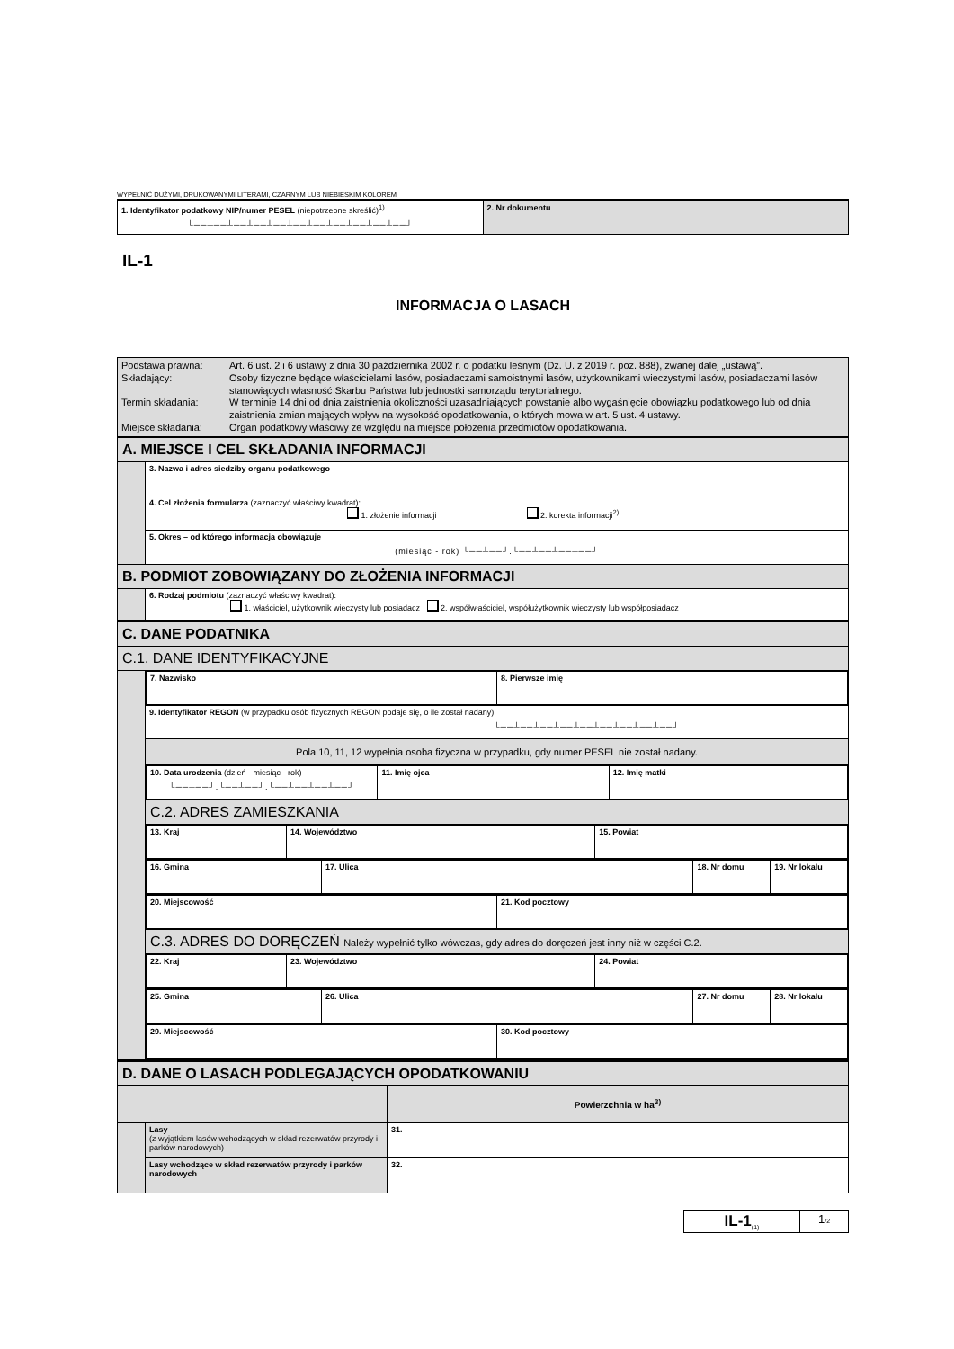WYPEŁNIĆ DUŻYMI, DRUKOWANYMI LITERAMI, CZARNYM LUB NIEBIESKIM KOLOREM
| 1. Identyfikator podatkowy NIP/numer PESEL (niepotrzebne skreślić)<sup>1)</sup> └──┴──┴──┴──┴──┴──┴──┴──┴──┴──┴──┘ | 2. Nr dokumentu |
IL-1
INFORMACJA O LASACH
| / Podstawa prawna: / Art. 6 ust. 2 i 6 ustawy z dnia 30 października 2002 r. o podatku leśnym (Dz. U. z 2019 r. poz. 888), zwanej dalej „ustawą”. / / Składający: / Osoby fizyczne będące właścicielami lasów, posiadaczami samoistnymi lasów, użytkownikami wieczystymi lasów, posiadaczami lasów stanowiących własność Skarbu Państwa lub jednostki samorządu terytorialnego. / / Termin składania: / W terminie 14 dni od dnia zaistnienia okoliczności uzasadniających powstanie albo wygaśnięcie obowiązku podatkowego lub od dnia zaistnienia zmian mających wpływ na wysokość opodatkowania, o których mowa w art. 5 ust. 4 ustawy. / / Miejsce składania: / Organ podatkowy właściwy ze względu na miejsce położenia przedmiotów opodatkowania. / |
| A. MIEJSCE I CEL SKŁADANIA INFORMACJI | |
| | 3. Nazwa i adres siedziby organu podatkowego |
| | 4. Cel złożenia formularza (zaznaczyć właściwy kwadrat): 1. złożenie informacji 2. korekta informacji<sup>2)</sup> |
| | 5. Okres – od którego informacja obowiązuje (miesiąc - rok) └──┴──┘.└──┴──┴──┴──┘ |
| B. PODMIOT ZOBOWIĄZANY DO ZŁOŻENIA INFORMACJI | |
| | 6. Rodzaj podmiotu (zaznaczyć właściwy kwadrat): 1. właściciel, użytkownik wieczysty lub posiadacz 2. współwłaściciel, współużytkownik wieczysty lub współposiadacz |
| C. DANE PODATNIKA | |
| C.1. DANE IDENTYFIKACYJNE | |
| | / 7. Nazwisko / 8. Pierwsze imię / |
| | 9. Identyfikator REGON (w przypadku osób fizycznych REGON podaje się, o ile został nadany) └──┴──┴──┴──┴──┴──┴──┴──┴──┘ |
| | Pola 10, 11, 12 wypełnia osoba fizyczna w przypadku, gdy numer PESEL nie został nadany. |
| | / 10. Data urodzenia (dzień - miesiąc - rok) └──┴──┘.└──┴──┘.└──┴──┴──┴──┘ / 11. Imię ojca / 12. Imię matki / |
| | C.2. ADRES ZAMIESZKANIA |
| | / 13. Kraj / 14. Województwo / 15. Powiat / |
| | / 16. Gmina / 17. Ulica / 18. Nr domu / 19. Nr lokalu / |
| | / 20. Miejscowość / 21. Kod pocztowy / |
| | C.3. ADRES DO DORĘCZEŃ Należy wypełnić tylko wówczas, gdy adres do doręczeń jest inny niż w części C.2. |
| | / 22. Kraj / 23. Województwo / 24. Powiat / |
| | / 25. Gmina / 26. Ulica / 27. Nr domu / 28. Nr lokalu / |
| | / 29. Miejscowość / 30. Kod pocztowy / |
| D. DANE O LASACH PODLEGAJĄCYCH OPODATKOWANIU | | |
| | | Powierzchnia w ha<sup>3)</sup> |
| | Lasy (z wyjątkiem lasów wchodzących w skład rezerwatów przyrody i parków narodowych) | 31. |
| | Lasy wchodzące w skład rezerwatów przyrody i parków narodowych | 32. |
| IL-1<sub>(1)</sub> | 1 /2 |